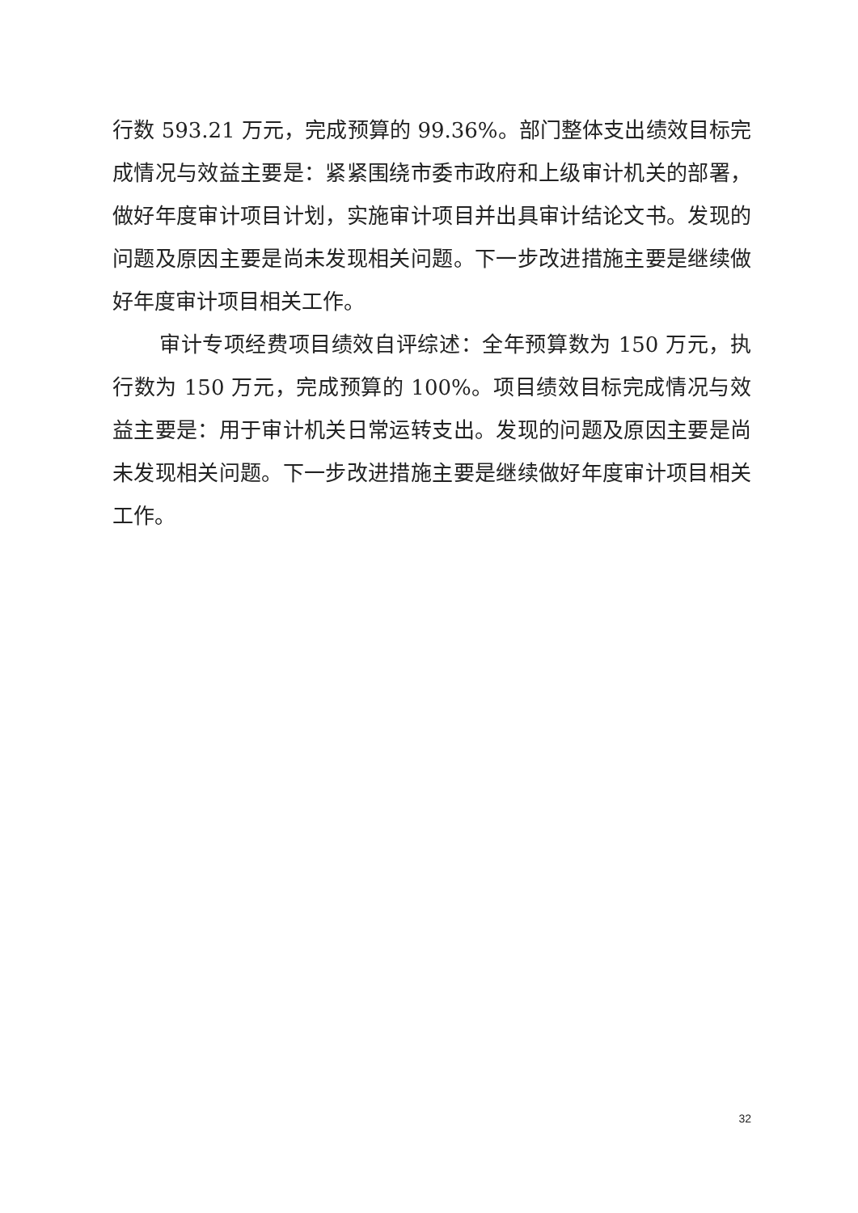行数 593.21 万元，完成预算的 99.36%。部门整体支出绩效目标完成情况与效益主要是：紧紧围绕市委市政府和上级审计机关的部署，做好年度审计项目计划，实施审计项目并出具审计结论文书。发现的问题及原因主要是尚未发现相关问题。下一步改进措施主要是继续做好年度审计项目相关工作。
审计专项经费项目绩效自评综述：全年预算数为 150 万元，执行数为 150 万元，完成预算的 100%。项目绩效目标完成情况与效益主要是：用于审计机关日常运转支出。发现的问题及原因主要是尚未发现相关问题。下一步改进措施主要是继续做好年度审计项目相关工作。
32